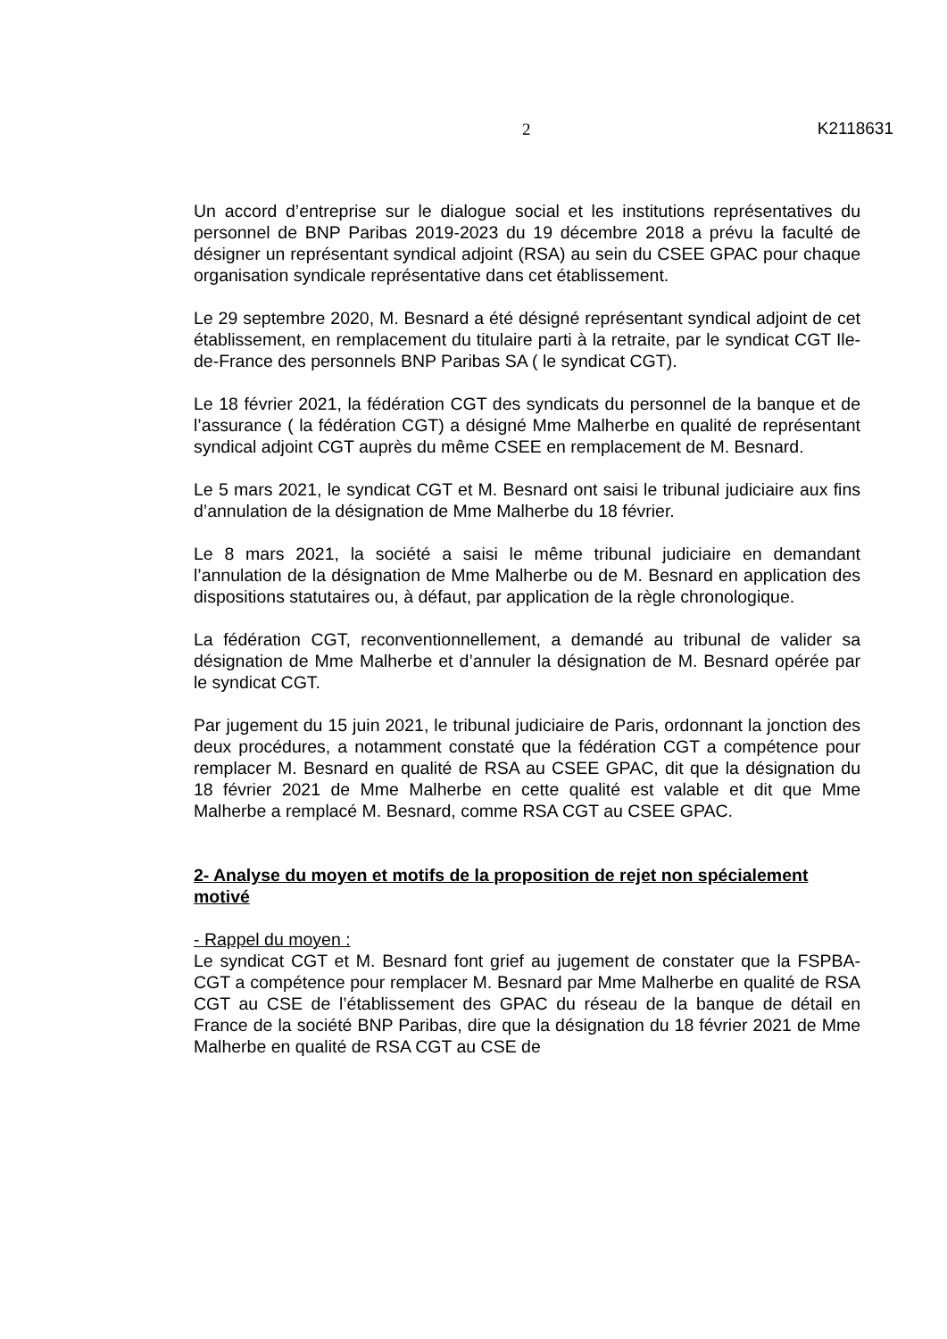2 K2118631
Un accord d’entreprise sur le dialogue social et les institutions représentatives du personnel de BNP Paribas 2019-2023 du 19 décembre 2018 a prévu la faculté de désigner un représentant syndical adjoint (RSA) au sein du CSEE GPAC pour chaque organisation syndicale représentative dans cet établissement.
Le 29 septembre 2020, M. Besnard a été désigné représentant syndical adjoint de cet établissement, en remplacement du titulaire parti à la retraite, par le syndicat CGT Ile-de-France des personnels BNP Paribas SA ( le syndicat CGT).
Le 18 février 2021, la fédération CGT des syndicats du personnel de la banque et de l’assurance ( la fédération CGT) a désigné Mme Malherbe en qualité de représentant syndical adjoint CGT auprès du même CSEE en remplacement de M. Besnard.
Le 5 mars 2021, le syndicat CGT et M. Besnard ont saisi le tribunal judiciaire aux fins d’annulation de la désignation de Mme Malherbe du 18 février.
Le 8 mars 2021, la société a saisi le même tribunal judiciaire en demandant l’annulation de la désignation de Mme Malherbe ou de M. Besnard en application des dispositions statutaires ou, à défaut, par application de la règle chronologique.
La fédération CGT, reconventionnellement, a demandé au tribunal de valider sa désignation de Mme Malherbe et d’annuler la désignation de M. Besnard opérée par le syndicat CGT.
Par jugement du 15 juin 2021, le tribunal judiciaire de Paris, ordonnant la jonction des deux procédures, a notamment constaté que la fédération CGT a compétence pour remplacer M. Besnard en qualité de RSA au CSEE GPAC, dit que la désignation du 18 février 2021 de Mme Malherbe en cette qualité est valable et dit que Mme Malherbe a remplacé M. Besnard, comme RSA CGT au CSEE GPAC.
2- Analyse du moyen et motifs de la proposition de rejet non spécialement motivé
- Rappel du moyen :
Le syndicat CGT et M. Besnard font grief au jugement de constater que la FSPBA-CGT a compétence pour remplacer M. Besnard par Mme Malherbe en qualité de RSA CGT au CSE de l’établissement des GPAC du réseau de la banque de détail en France de la société BNP Paribas, dire que la désignation du 18 février 2021 de Mme Malherbe en qualité de RSA CGT au CSE de